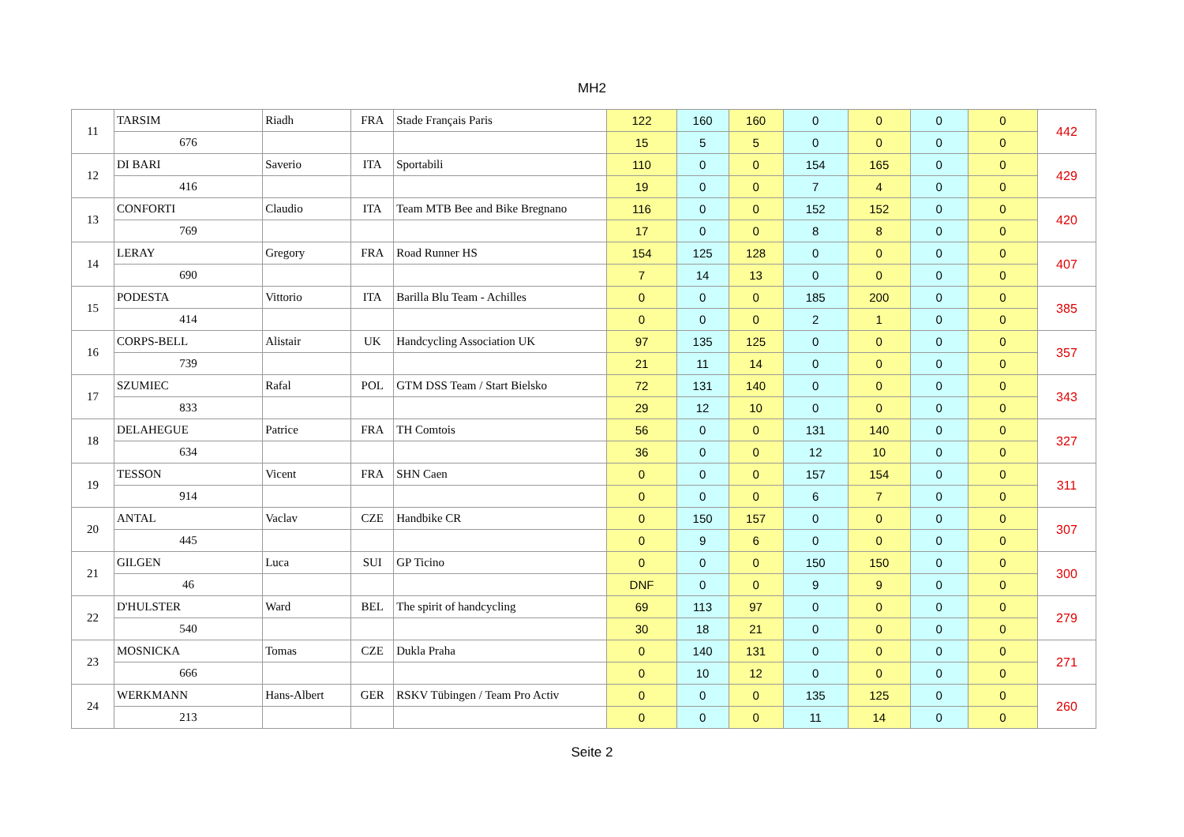MH2
| 11 | TARSIM | Riadh | FRA | Stade Français Paris | 122 | 160 | 160 | 0 | 0 | 0 | 0 | 442 |
| | 676 | | | | 15 | 5 | 5 | 0 | 0 | 0 | 0 | |
| 12 | DI BARI | Saverio | ITA | Sportabili | 110 | 0 | 0 | 154 | 165 | 0 | 0 | 429 |
| | 416 | | | | 19 | 0 | 0 | 7 | 4 | 0 | 0 | |
| 13 | CONFORTI | Claudio | ITA | Team MTB Bee and Bike Bregnano | 116 | 0 | 0 | 152 | 152 | 0 | 0 | 420 |
| | 769 | | | | 17 | 0 | 0 | 8 | 8 | 0 | 0 | |
| 14 | LERAY | Gregory | FRA | Road Runner HS | 154 | 125 | 128 | 0 | 0 | 0 | 0 | 407 |
| | 690 | | | | 7 | 14 | 13 | 0 | 0 | 0 | 0 | |
| 15 | PODESTA | Vittorio | ITA | Barilla Blu Team - Achilles | 0 | 0 | 0 | 185 | 200 | 0 | 0 | 385 |
| | 414 | | | | 0 | 0 | 0 | 2 | 1 | 0 | 0 | |
| 16 | CORPS-BELL | Alistair | UK | Handcycling Association UK | 97 | 135 | 125 | 0 | 0 | 0 | 0 | 357 |
| | 739 | | | | 21 | 11 | 14 | 0 | 0 | 0 | 0 | |
| 17 | SZUMIEC | Rafal | POL | GTM DSS Team / Start Bielsko | 72 | 131 | 140 | 0 | 0 | 0 | 0 | 343 |
| | 833 | | | | 29 | 12 | 10 | 0 | 0 | 0 | 0 | |
| 18 | DELAHEGUE | Patrice | FRA | TH Comtois | 56 | 0 | 0 | 131 | 140 | 0 | 0 | 327 |
| | 634 | | | | 36 | 0 | 0 | 12 | 10 | 0 | 0 | |
| 19 | TESSON | Vicent | FRA | SHN Caen | 0 | 0 | 0 | 157 | 154 | 0 | 0 | 311 |
| | 914 | | | | 0 | 0 | 0 | 6 | 7 | 0 | 0 | |
| 20 | ANTAL | Vaclav | CZE | Handbike CR | 0 | 150 | 157 | 0 | 0 | 0 | 0 | 307 |
| | 445 | | | | 0 | 9 | 6 | 0 | 0 | 0 | 0 | |
| 21 | GILGEN | Luca | SUI | GP Ticino | 0 | 0 | 0 | 150 | 150 | 0 | 0 | 300 |
| | 46 | | | | DNF | 0 | 0 | 9 | 9 | 0 | 0 | |
| 22 | D'HULSTER | Ward | BEL | The spirit of handcycling | 69 | 113 | 97 | 0 | 0 | 0 | 0 | 279 |
| | 540 | | | | 30 | 18 | 21 | 0 | 0 | 0 | 0 | |
| 23 | MOSNICKA | Tomas | CZE | Dukla Praha | 0 | 140 | 131 | 0 | 0 | 0 | 0 | 271 |
| | 666 | | | | 0 | 10 | 12 | 0 | 0 | 0 | 0 | |
| 24 | WERKMANN | Hans-Albert | GER | RSKV Tübingen / Team Pro Activ | 0 | 0 | 0 | 135 | 125 | 0 | 0 | 260 |
| | 213 | | | | 0 | 0 | 0 | 11 | 14 | 0 | 0 | |
Seite 2